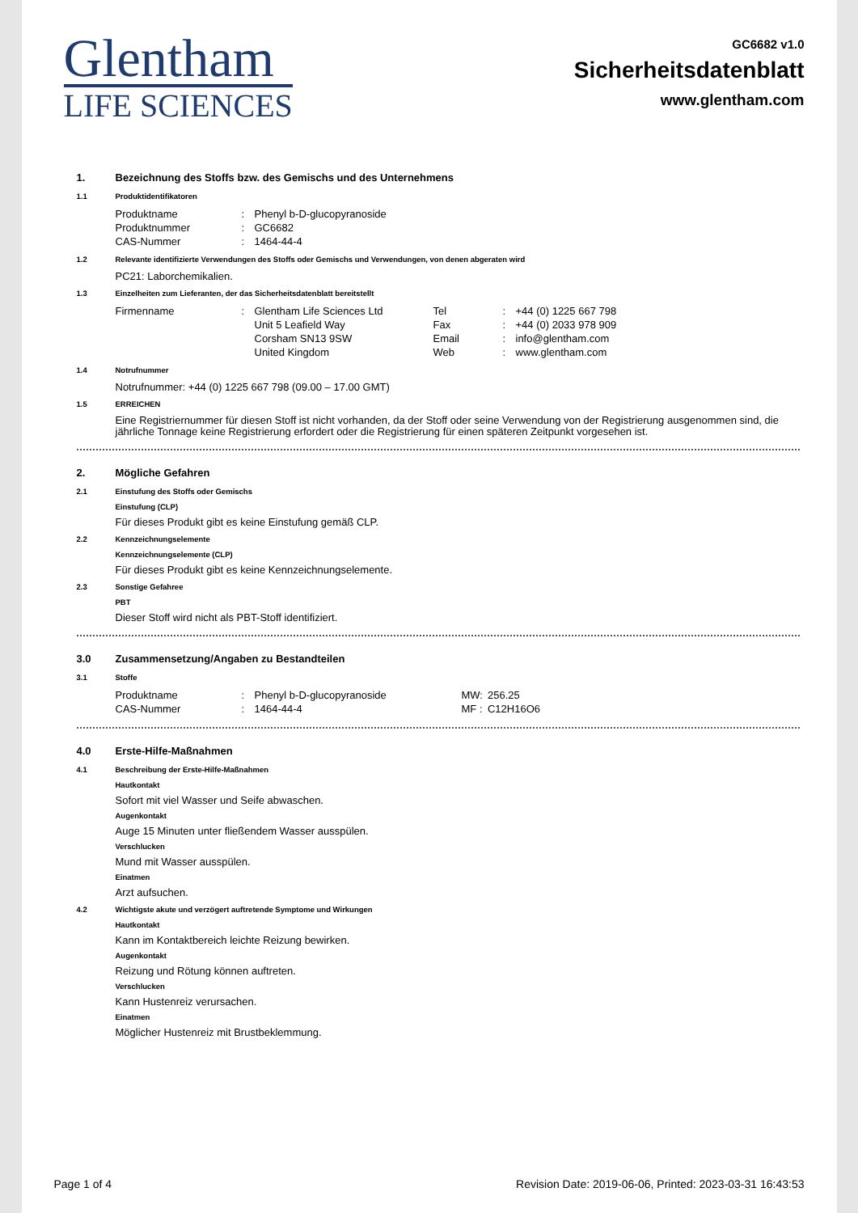Glentham
LIFE SCIENCES
GC6682 v1.0
Sicherheitsdatenblatt
www.glentham.com
1. Bezeichnung des Stoffs bzw. des Gemischs und des Unternehmens
1.1 Produktidentifikatoren
| Produktname | : | Phenyl b-D-glucopyranoside |
| Produktnummer | : | GC6682 |
| CAS-Nummer | : | 1464-44-4 |
1.2 Relevante identifizierte Verwendungen des Stoffs oder Gemischs und Verwendungen, von denen abgeraten wird
PC21: Laborchemikalien.
1.3 Einzelheiten zum Lieferanten, der das Sicherheitsdatenblatt bereitstellt
| Firmenname | : | Glentham Life Sciences Ltd | Tel | : | +44 (0) 1225 667 798 |
| | | Unit 5 Leafield Way | Fax | : | +44 (0) 2033 978 909 |
| | | Corsham SN13 9SW | Email | : | info@glentham.com |
| | | United Kingdom | Web | : | www.glentham.com |
1.4 Notrufnummer
Notrufnummer: +44 (0) 1225 667 798 (09.00 – 17.00 GMT)
1.5 ERREICHEN
Eine Registriernummer für diesen Stoff ist nicht vorhanden, da der Stoff oder seine Verwendung von der Registrierung ausgenommen sind, die jährliche Tonnage keine Registrierung erfordert oder die Registrierung für einen späteren Zeitpunkt vorgesehen ist.
2. Mögliche Gefahren
2.1 Einstufung des Stoffs oder Gemischs
Einstufung (CLP)
Für dieses Produkt gibt es keine Einstufung gemäß CLP.
2.2 Kennzeichnungselemente
Kennzeichnungselemente (CLP)
Für dieses Produkt gibt es keine Kennzeichnungselemente.
2.3 Sonstige Gefahree
PBT
Dieser Stoff wird nicht als PBT-Stoff identifiziert.
3.0 Zusammensetzung/Angaben zu Bestandteilen
3.1 Stoffe
| Produktname | : | Phenyl b-D-glucopyranoside | MW: | 256.25 |
| CAS-Nummer | : | 1464-44-4 | MF : | C12H16O6 |
4.0 Erste-Hilfe-Maßnahmen
4.1 Beschreibung der Erste-Hilfe-Maßnahmen
Hautkontakt
Sofort mit viel Wasser und Seife abwaschen.
Augenkontakt
Auge 15 Minuten unter fließendem Wasser ausspülen.
Verschlucken
Mund mit Wasser ausspülen.
Einatmen
Arzt aufsuchen.
4.2 Wichtigste akute und verzögert auftretende Symptome und Wirkungen
Hautkontakt
Kann im Kontaktbereich leichte Reizung bewirken.
Augenkontakt
Reizung und Rötung können auftreten.
Verschlucken
Kann Hustenreiz verursachen.
Einatmen
Möglicher Hustenreiz mit Brustbeklemmung.
Page 1 of 4 Revision Date: 2019-06-06, Printed: 2023-03-31 16:43:53